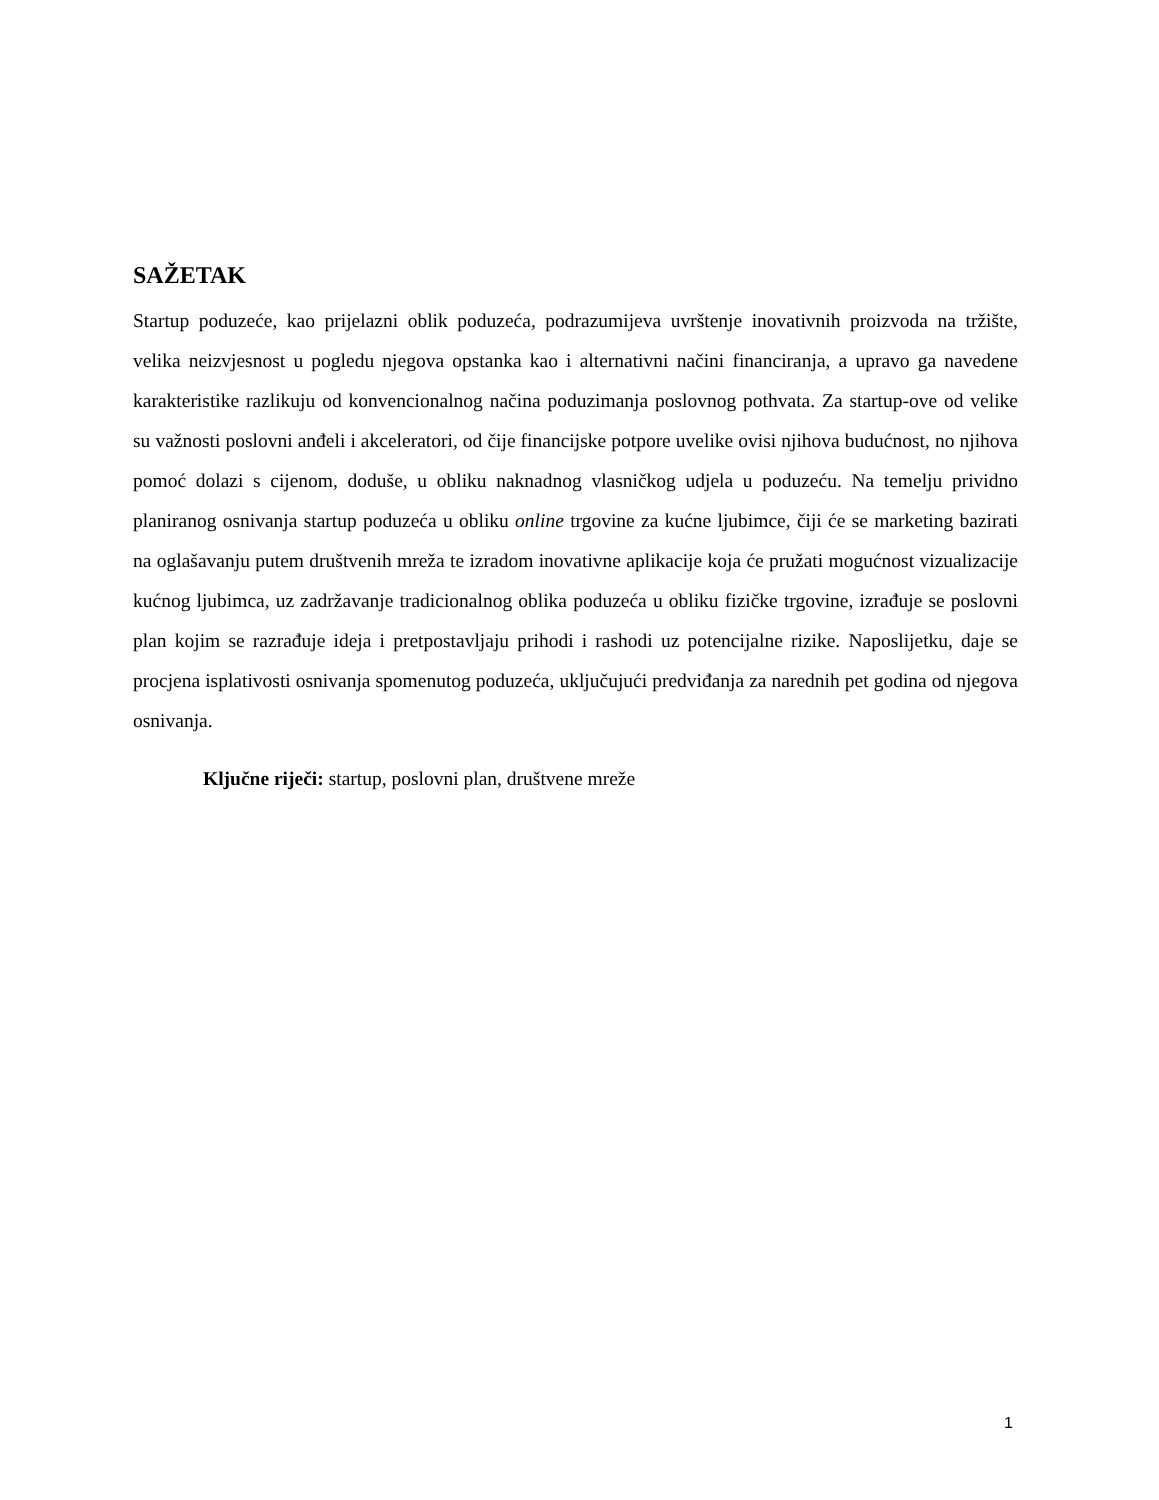SAŽETAK
Startup poduzeće, kao prijelazni oblik poduzeća, podrazumijeva uvrštenje inovativnih proizvoda na tržište, velika neizvjesnost u pogledu njegova opstanka kao i alternativni načini financiranja, a upravo ga navedene karakteristike razlikuju od konvencionalnog načina poduzimanja poslovnog pothvata. Za startup-ove od velike su važnosti poslovni anđeli i akceleratori, od čije financijske potpore uvelike ovisi njihova budućnost, no njihova pomoć dolazi s cijenom, doduše, u obliku naknadnog vlasničkog udjela u poduzeću. Na temelju prividno planiranog osnivanja startup poduzeća u obliku online trgovine za kućne ljubimce, čiji će se marketing bazirati na oglašavanju putem društvenih mreža te izradom inovativne aplikacije koja će pružati mogućnost vizualizacije kućnog ljubimca, uz zadržavanje tradicionalnog oblika poduzeća u obliku fizičke trgovine, izrađuje se poslovni plan kojim se razrađuje ideja i pretpostavljaju prihodi i rashodi uz potencijalne rizike. Naposlijetku, daje se procjena isplativosti osnivanja spomenutog poduzeća, uključujući predviđanja za narednih pet godina od njegova osnivanja.
Ključne riječi: startup, poslovni plan, društvene mreže
1